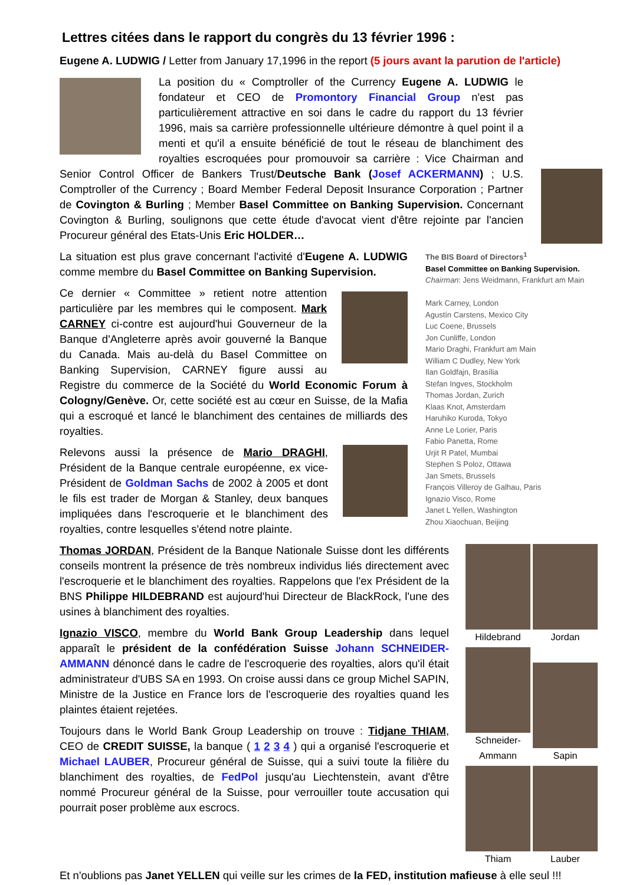Lettres citées dans le rapport du congrès du 13 février 1996 :
Eugene A. LUDWIG / Letter from January 17,1996 in the report (5 jours avant la parution de l'article)
La position du « Comptroller of the Currency Eugene A. LUDWIG le fondateur et CEO de Promontory Financial Group n'est pas particulièrement attractive en soi dans le cadre du rapport du 13 février 1996, mais sa carrière professionnelle ultérieure démontre à quel point il a menti et qu'il a ensuite bénéficié de tout le réseau de blanchiment des royalties escroquées pour promouvoir sa carrière : Vice Chairman and Senior Control Officer de Bankers Trust/Deutsche Bank (Josef ACKERMANN) ; U.S. Comptroller of the Currency ; Board Member Federal Deposit Insurance Corporation ; Partner de Covington & Burling ; Member Basel Committee on Banking Supervision. Concernant Covington & Burling, soulignons que cette étude d'avocat vient d'être rejointe par l'ancien Procureur général des Etats-Unis Eric HOLDER…
The BIS Board of Directors<sup>1</sup>
Basel Committee on Banking Supervision.
Chairman: Jens Weidmann, Frankfurt am Main
Mark Carney, London
Agustín Carstens, Mexico City
Luc Coene, Brussels
Jon Cunliffe, London
Mario Draghi, Frankfurt am Main
William C Dudley, New York
Ilan Goldfajn, Brasília
Stefan Ingves, Stockholm
Thomas Jordan, Zurich
Klaas Knot, Amsterdam
Haruhiko Kuroda, Tokyo
Anne Le Lorier, Paris
Fabio Panetta, Rome
Urjit R Patel, Mumbai
Stephen S Poloz, Ottawa
Jan Smets, Brussels
François Villeroy de Galhau, Paris
Ignazio Visco, Rome
Janet L Yellen, Washington
Zhou Xiaochuan, Beijing
La situation est plus grave concernant l'activité d'Eugene A. LUDWIG comme membre du Basel Committee on Banking Supervision.
Ce dernier « Committee » retient notre attention particulière par les membres qui le composent. Mark CARNEY ci-contre est aujourd'hui Gouverneur de la Banque d'Angleterre après avoir gouverné la Banque du Canada. Mais au-delà du Basel Committee on Banking Supervision, CARNEY figure aussi au Registre du commerce de la Société du World Economic Forum à Cologny/Genève. Or, cette société est au cœur en Suisse, de la Mafia qui a escroqué et lancé le blanchiment des centaines de milliards des royalties.
Relevons aussi la présence de Mario DRAGHI, Président de la Banque centrale européenne, ex vice-Président de Goldman Sachs de 2002 à 2005 et dont le fils est trader de Morgan & Stanley, deux banques impliquées dans l'escroquerie et le blanchiment des royalties, contre lesquelles s'étend notre plainte.
Hildebrand Jordan
Schneider-Ammann
Sapin Thiam Lauber
Thomas JORDAN, Président de la Banque Nationale Suisse dont les différents conseils montrent la présence de très nombreux individus liés directement avec l'escroquerie et le blanchiment des royalties. Rappelons que l'ex Président de la BNS Philippe HILDEBRAND est aujourd'hui Directeur de BlackRock, l'une des usines à blanchiment des royalties.
Ignazio VISCO, membre du World Bank Group Leadership dans lequel apparaît le président de la confédération Suisse Johann SCHNEIDER-AMMANN dénoncé dans le cadre de l'escroquerie des royalties, alors qu'il était administrateur d'UBS SA en 1993. On croise aussi dans ce group Michel SAPIN, Ministre de la Justice en France lors de l'escroquerie des royalties quand les plaintes étaient rejetées.
Toujours dans le World Bank Group Leadership on trouve : Tidjane THIAM, CEO de CREDIT SUISSE, la banque ( 1 2 3 4 ) qui a organisé l'escroquerie et Michael LAUBER, Procureur général de Suisse, qui a suivi toute la filière du blanchiment des royalties, de FedPol jusqu'au Liechtenstein, avant d'être nommé Procureur général de la Suisse, pour verrouiller toute accusation qui pourrait poser problème aux escrocs.
Et n'oublions pas Janet YELLEN qui veille sur les crimes de la FED, institution mafieuse à elle seul !!!